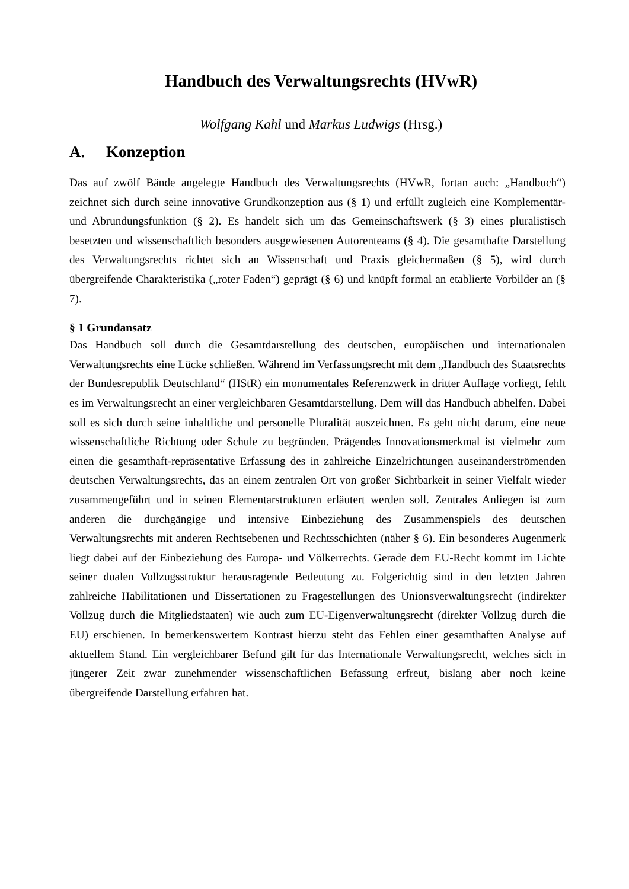Handbuch des Verwaltungsrechts (HVwR)
Wolfgang Kahl und Markus Ludwigs (Hrsg.)
A. Konzeption
Das auf zwölf Bände angelegte Handbuch des Verwaltungsrechts (HVwR, fortan auch: „Handbuch“) zeichnet sich durch seine innovative Grundkonzeption aus (§ 1) und erfüllt zugleich eine Komplementär- und Abrundungsfunktion (§ 2). Es handelt sich um das Gemeinschaftswerk (§ 3) eines pluralistisch besetzten und wissenschaftlich besonders ausgewiesenen Autorenteams (§ 4). Die gesamthafte Darstellung des Verwaltungsrechts richtet sich an Wissenschaft und Praxis gleichermaßen (§ 5), wird durch übergreifende Charakteristika („roter Faden“) geprägt (§ 6) und knüpft formal an etablierte Vorbilder an (§ 7).
§ 1 Grundansatz
Das Handbuch soll durch die Gesamtdarstellung des deutschen, europäischen und internationalen Verwaltungsrechts eine Lücke schließen. Während im Verfassungsrecht mit dem „Handbuch des Staatsrechts der Bundesrepublik Deutschland“ (HStR) ein monumentales Referenzwerk in dritter Auflage vorliegt, fehlt es im Verwaltungsrecht an einer vergleichbaren Gesamtdarstellung. Dem will das Handbuch abhelfen. Dabei soll es sich durch seine inhaltliche und personelle Pluralität auszeichnen. Es geht nicht darum, eine neue wissenschaftliche Richtung oder Schule zu begründen. Prägendes Innovationsmerkmal ist vielmehr zum einen die gesamthaft-repräsentative Erfassung des in zahlreiche Einzelrichtungen auseinanderströmenden deutschen Verwaltungsrechts, das an einem zentralen Ort von großer Sichtbarkeit in seiner Vielfalt wieder zusammengeführt und in seinen Elementarstrukturen erläutert werden soll. Zentrales Anliegen ist zum anderen die durchgängige und intensive Einbeziehung des Zusammenspiels des deutschen Verwaltungsrechts mit anderen Rechtsebenen und Rechtsschichten (näher § 6). Ein besonderes Augenmerk liegt dabei auf der Einbeziehung des Europa- und Völkerrechts. Gerade dem EU-Recht kommt im Lichte seiner dualen Vollzugsstruktur herausragende Bedeutung zu. Folgerichtig sind in den letzten Jahren zahlreiche Habilitationen und Dissertationen zu Fragestellungen des Unionsverwaltungsrecht (indirekter Vollzug durch die Mitgliedstaaten) wie auch zum EU-Eigenverwaltungsrecht (direkter Vollzug durch die EU) erschienen. In bemerkenswertem Kontrast hierzu steht das Fehlen einer gesamthaften Analyse auf aktuellem Stand. Ein vergleichbarer Befund gilt für das Internationale Verwaltungsrecht, welches sich in jüngerer Zeit zwar zunehmender wissenschaftlichen Befassung erfreut, bislang aber noch keine übergreifende Darstellung erfahren hat.